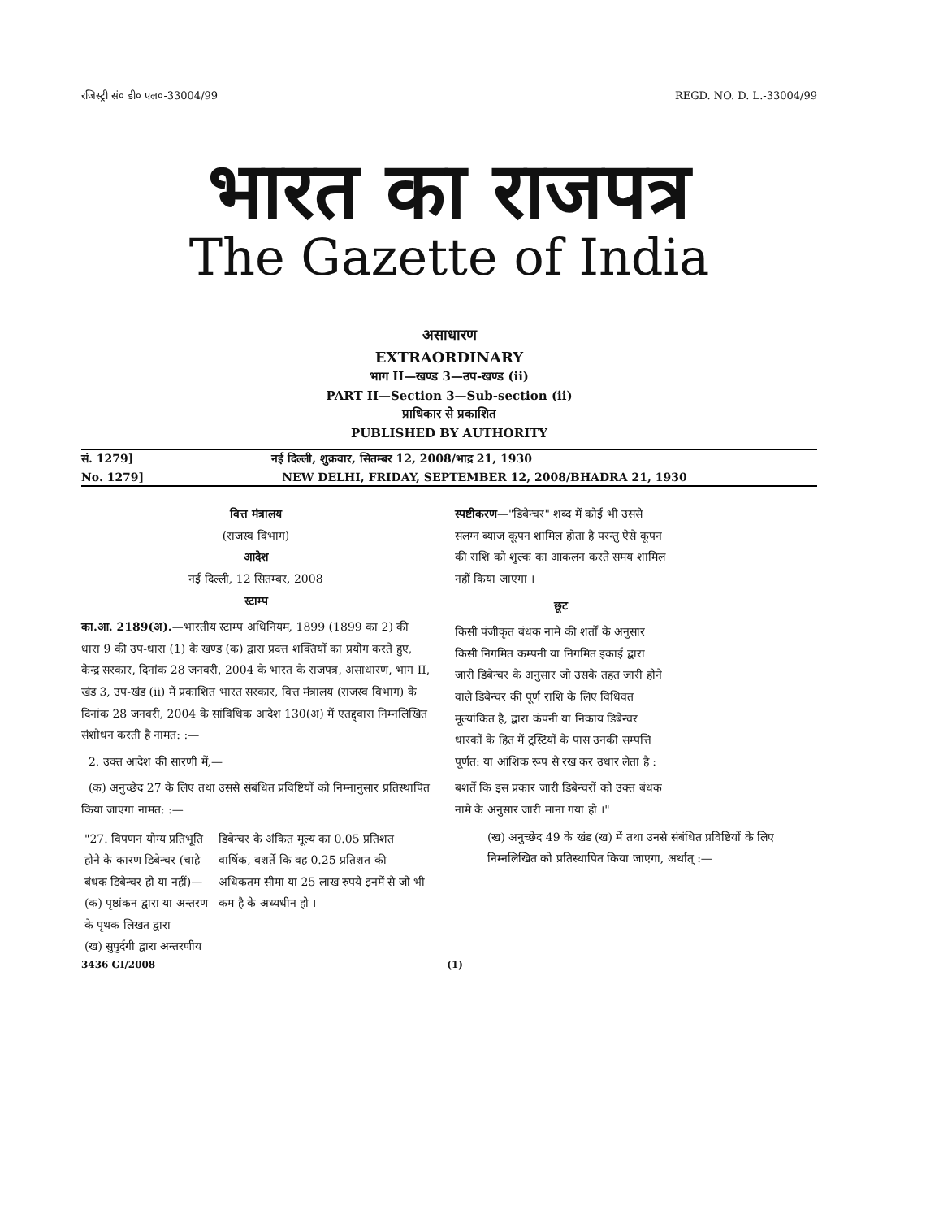रजिस्ट्री सं० डी० एल०-33004/99 REGD. NO. D. L.-33004/99
भारत का राजपत्र
The Gazette of India
असाधारण
EXTRAORDINARY
भाग II—खण्ड 3—उप-खण्ड (ii)
PART II—Section 3—Sub-section (ii)
प्राधिकार से प्रकाशित
PUBLISHED BY AUTHORITY
सं. 1279] नई दिल्ली, शुक्रवार, सितम्बर 12, 2008/भाद्र 21, 1930
No. 1279] NEW DELHI, FRIDAY, SEPTEMBER 12, 2008/BHADRA 21, 1930
वित्त मंत्रालय
(राजस्व विभाग)
आदेश
नई दिल्ली, 12 सितम्बर, 2008
स्टाम्प
का.आ. 2189(अ).—भारतीय स्टाम्प अधिनियम, 1899 (1899 का 2) की धारा 9 की उप-धारा (1) के खण्ड (क) द्वारा प्रदत्त शक्तियों का प्रयोग करते हुए, केन्द्र सरकार, दिनांक 28 जनवरी, 2004 के भारत के राजपत्र, असाधारण, भाग II, खंड 3, उप-खंड (ii) में प्रकाशित भारत सरकार, वित्त मंत्रालय (राजस्व विभाग) के दिनांक 28 जनवरी, 2004 के सांविधिक आदेश 130(अ) में एतद्द्वारा निम्नलिखित संशोधन करती है नामत: :—
2. उक्त आदेश की सारणी में,—
(क) अनुच्छेद 27 के लिए तथा उससे संबंधित प्रविष्टियों को निम्नानुसार प्रतिस्थापित किया जाएगा नामत: :—
| "27. विपणन योग्य प्रतिभूति होने के कारण डिबेन्चर (चाहे बंधक डिबेन्चर हो या नहीं)— (क) पृष्ठांकन द्वारा या अन्तरण के पृथक लिखत द्वारा (ख) सुपुर्दगी द्वारा अन्तरणीय | डिबेन्चर के अंकित मूल्य का 0.05 प्रतिशत वार्षिक, बशर्ते कि वह 0.25 प्रतिशत की अधिकतम सीमा या 25 लाख रुपये इनमें से जो भी कम है के अध्यधीन हो । |
स्पष्टीकरण—"डिबेन्चर" शब्द में कोई भी उससे संलग्न ब्याज कूपन शामिल होता है परन्तु ऐसे कूपन की राशि को शुल्क का आकलन करते समय शामिल नहीं किया जाएगा ।
छूट
किसी पंजीकृत बंधक नामे की शर्तों के अनुसार किसी निगमित कम्पनी या निगमित इकाई द्वारा जारी डिबेन्चर के अनुसार जो उसके तहत जारी होने वाले डिबेन्चर की पूर्ण राशि के लिए विधिवत मूल्यांकित है, द्वारा कंपनी या निकाय डिबेन्चर धारकों के हित में ट्रस्टियों के पास उनकी सम्पत्ति पूर्णत: या आंशिक रूप से रख कर उधार लेता है :
बशर्ते कि इस प्रकार जारी डिबेन्चरों को उक्त बंधक नामे के अनुसार जारी माना गया हो ।"
(ख) अनुच्छेद 49 के खंड (ख) में तथा उनसे संबंधित प्रविष्टियों के लिए निम्नलिखित को प्रतिस्थापित किया जाएगा, अर्थात् :—
3436 GI/2008 (1)